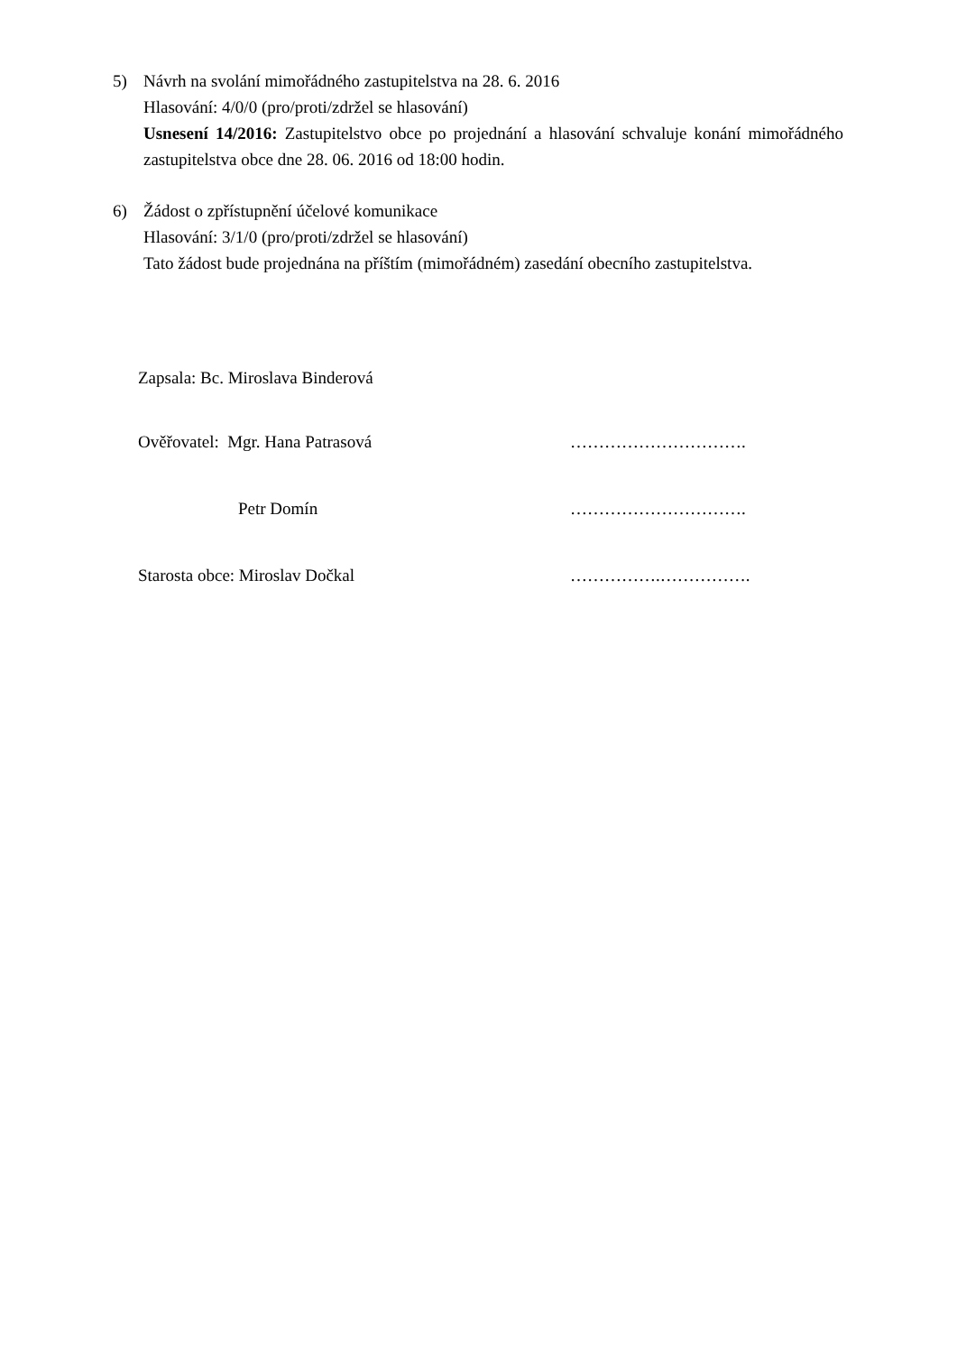5) Návrh na svolání mimořádného zastupitelstva na 28. 6. 2016
Hlasování: 4/0/0 (pro/proti/zdržel se hlasování)
Usnesení 14/2016: Zastupitelstvo obce po projednání a hlasování schvaluje konání mimořádného zastupitelstva obce dne 28. 06. 2016 od 18:00 hodin.
6) Žádost o zpřístupnění účelové komunikace
Hlasování: 3/1/0 (pro/proti/zdržel se hlasování)
Tato žádost bude projednána na příštím (mimořádném) zasedání obecního zastupitelstva.
Zapsala: Bc. Miroslava Binderová
Ověřovatel: Mgr. Hana Patrasová ………………………….
Petr Domín ………………………….
Starosta obce: Miroslav Dočkal …………….…………….